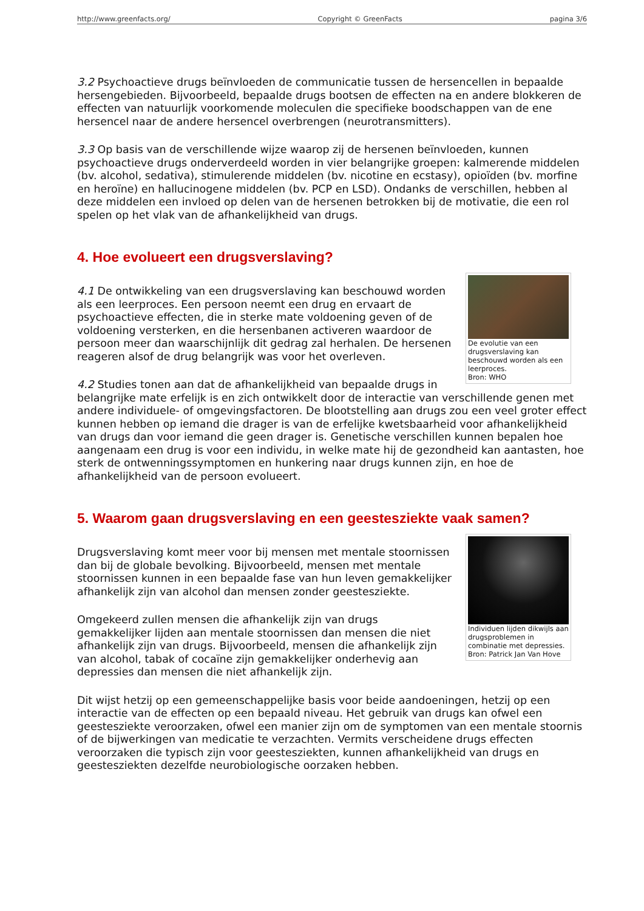http://www.greenfacts.org/ Copyright © GreenFacts pagina 3/6
3.2 Psychoactieve drugs beïnvloeden de communicatie tussen de hersencellen in bepaalde hersengebieden. Bijvoorbeeld, bepaalde drugs bootsen de effecten na en andere blokkeren de effecten van natuurlijk voorkomende moleculen die specifieke boodschappen van de ene hersencel naar de andere hersencel overbrengen (neurotransmitters).
3.3 Op basis van de verschillende wijze waarop zij de hersenen beïnvloeden, kunnen psychoactieve drugs onderverdeeld worden in vier belangrijke groepen: kalmerende middelen (bv. alcohol, sedativa), stimulerende middelen (bv. nicotine en ecstasy), opioïden (bv. morfine en heroïne) en hallucinogene middelen (bv. PCP en LSD). Ondanks de verschillen, hebben al deze middelen een invloed op delen van de hersenen betrokken bij de motivatie, die een rol spelen op het vlak van de afhankelijkheid van drugs.
4. Hoe evolueert een drugsverslaving?
De evolutie van een drugsverslaving kan beschouwd worden als een leerproces.
Bron: WHO
4.1 De ontwikkeling van een drugsverslaving kan beschouwd worden als een leerproces. Een persoon neemt een drug en ervaart de psychoactieve effecten, die in sterke mate voldoening geven of de voldoening versterken, en die hersenbanen activeren waardoor de persoon meer dan waarschijnlijk dit gedrag zal herhalen. De hersenen reageren alsof de drug belangrijk was voor het overleven.
4.2 Studies tonen aan dat de afhankelijkheid van bepaalde drugs in belangrijke mate erfelijk is en zich ontwikkelt door de interactie van verschillende genen met andere individuele- of omgevingsfactoren. De blootstelling aan drugs zou een veel groter effect kunnen hebben op iemand die drager is van de erfelijke kwetsbaarheid voor afhankelijkheid van drugs dan voor iemand die geen drager is. Genetische verschillen kunnen bepalen hoe aangenaam een drug is voor een individu, in welke mate hij de gezondheid kan aantasten, hoe sterk de ontwenningssymptomen en hunkering naar drugs kunnen zijn, en hoe de afhankelijkheid van de persoon evolueert.
5. Waarom gaan drugsverslaving en een geestesziekte vaak samen?
Individuen lijden dikwijls aan drugsproblemen in combinatie met depressies.
Bron: Patrick Jan Van Hove
Drugsverslaving komt meer voor bij mensen met mentale stoornissen dan bij de globale bevolking. Bijvoorbeeld, mensen met mentale stoornissen kunnen in een bepaalde fase van hun leven gemakkelijker afhankelijk zijn van alcohol dan mensen zonder geestesziekte.
Omgekeerd zullen mensen die afhankelijk zijn van drugs gemakkelijker lijden aan mentale stoornissen dan mensen die niet afhankelijk zijn van drugs. Bijvoorbeeld, mensen die afhankelijk zijn van alcohol, tabak of cocaïne zijn gemakkelijker onderhevig aan depressies dan mensen die niet afhankelijk zijn.
Dit wijst hetzij op een gemeenschappelijke basis voor beide aandoeningen, hetzij op een interactie van de effecten op een bepaald niveau. Het gebruik van drugs kan ofwel een geestesziekte veroorzaken, ofwel een manier zijn om de symptomen van een mentale stoornis of de bijwerkingen van medicatie te verzachten. Vermits verscheidene drugs effecten veroorzaken die typisch zijn voor geestesziekten, kunnen afhankelijkheid van drugs en geestesziekten dezelfde neurobiologische oorzaken hebben.